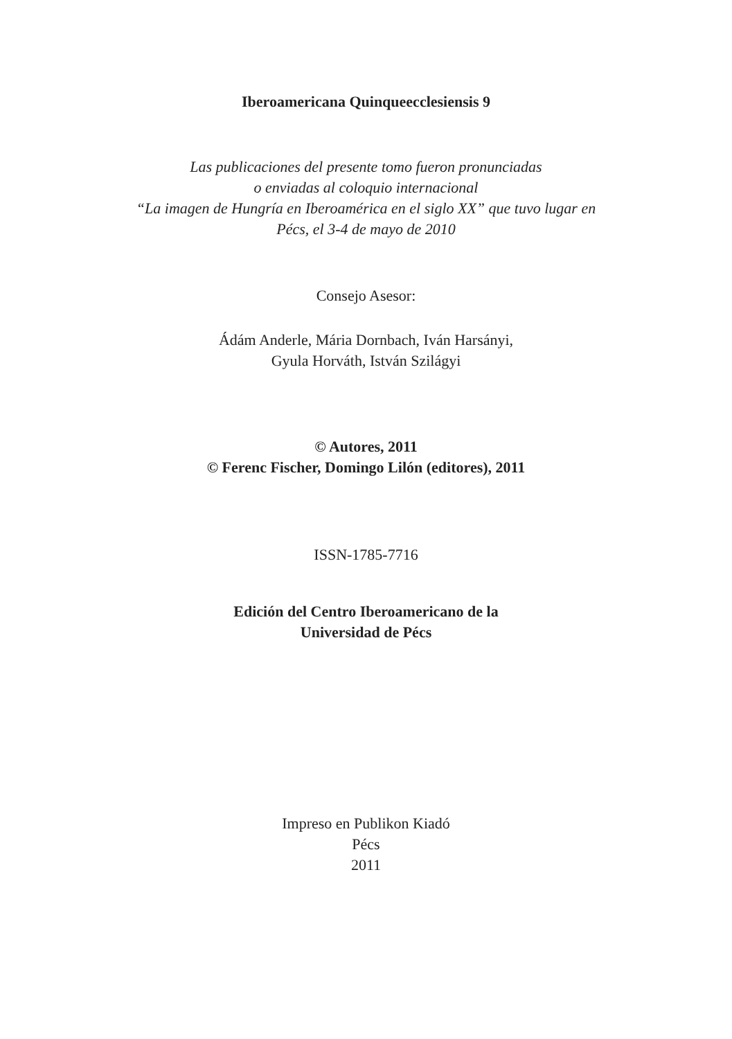Iberoamericana Quinqueecclesiensis 9
Las publicaciones del presente tomo fueron pronunciadas
o enviadas al coloquio internacional
“La imagen de Hungría en Iberoamérica en el siglo XX” que tuvo lugar en
Pécs, el 3-4 de mayo de 2010
Consejo Asesor:
Ádám Anderle, Mária Dornbach, Iván Harsányi,
Gyula Horváth, István Szilágyi
© Autores, 2011
© Ferenc Fischer, Domingo Lilón (editores), 2011
ISSN-1785-7716
Edición del Centro Iberoamericano de la
Universidad de Pécs
Impreso en Publikon Kiadó
Pécs
2011